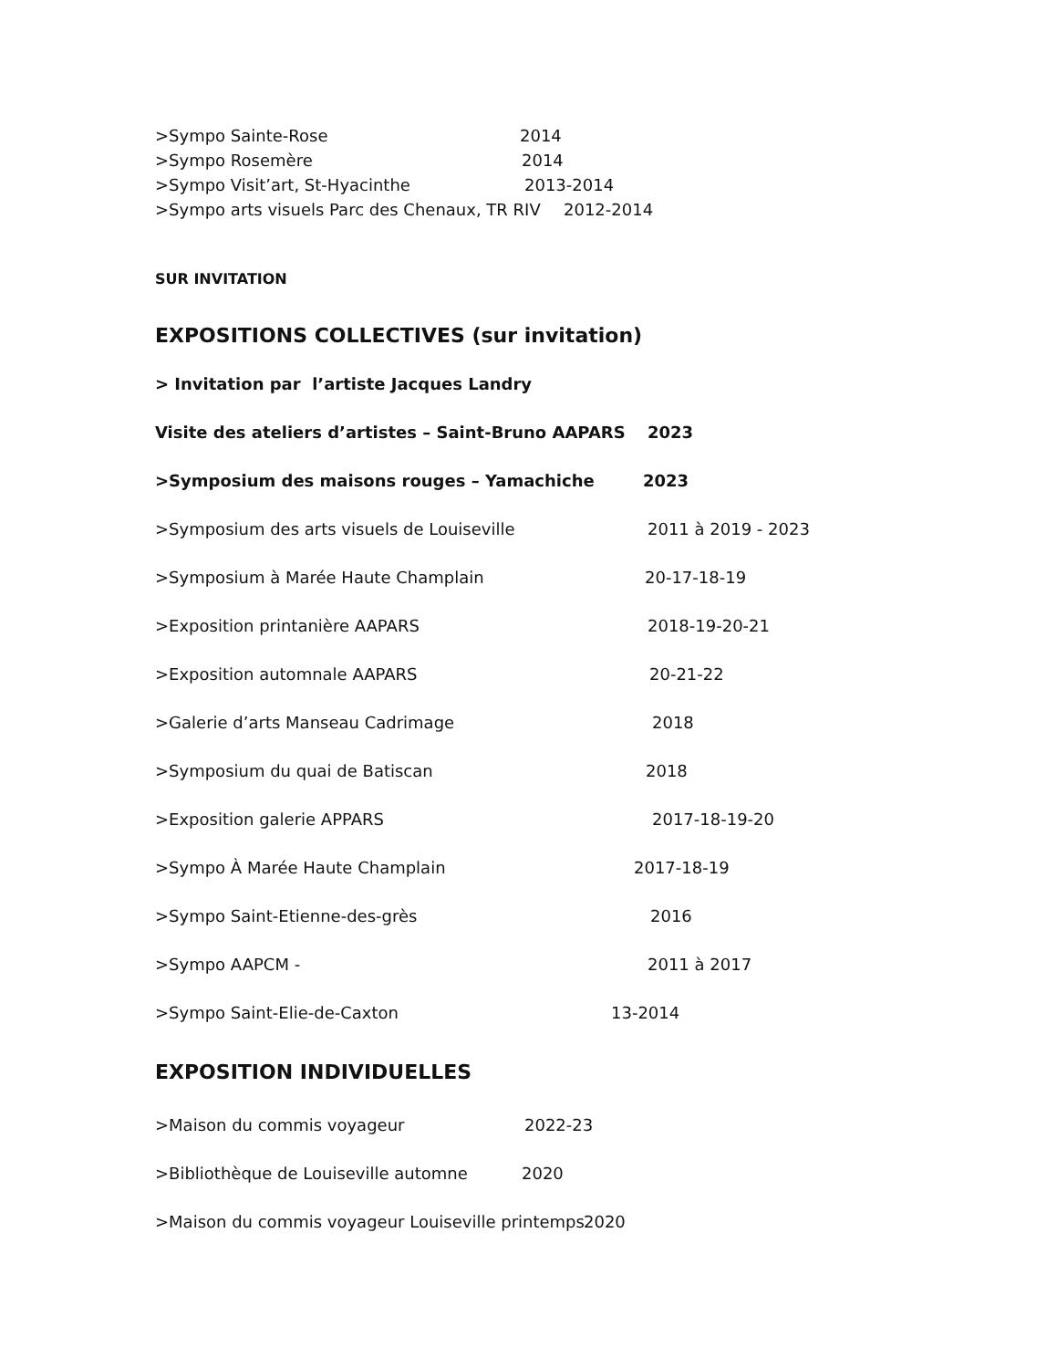>Sympo Sainte-Rose 2014
>Sympo Rosemère 2014
>Sympo Visit’art, St-Hyacinthe 2013-2014
>Sympo arts visuels Parc des Chenaux, TR RIV 2012-2014
SUR INVITATION
EXPOSITIONS COLLECTIVES (sur invitation)
> Invitation par l’artiste Jacques Landry
Visite des ateliers d’artistes – Saint-Bruno AAPARS 2023
>Symposium des maisons rouges – Yamachiche 2023
>Symposium des arts visuels de Louiseville 2011 à 2019 - 2023
>Symposium à Marée Haute Champlain 20-17-18-19
>Exposition printanière AAPARS 2018-19-20-21
>Exposition automnale AAPARS 20-21-22
>Galerie d’arts Manseau Cadrimage 2018
>Symposium du quai de Batiscan 2018
>Exposition galerie APPARS 2017-18-19-20
>Sympo À Marée Haute Champlain 2017-18-19
>Sympo Saint-Etienne-des-grès 2016
>Sympo AAPCM - 2011 à 2017
>Sympo Saint-Elie-de-Caxton 13-2014
EXPOSITION INDIVIDUELLES
>Maison du commis voyageur 2022-23
>Bibliothèque de Louiseville automne 2020
>Maison du commis voyageur Louiseville printemps 2020